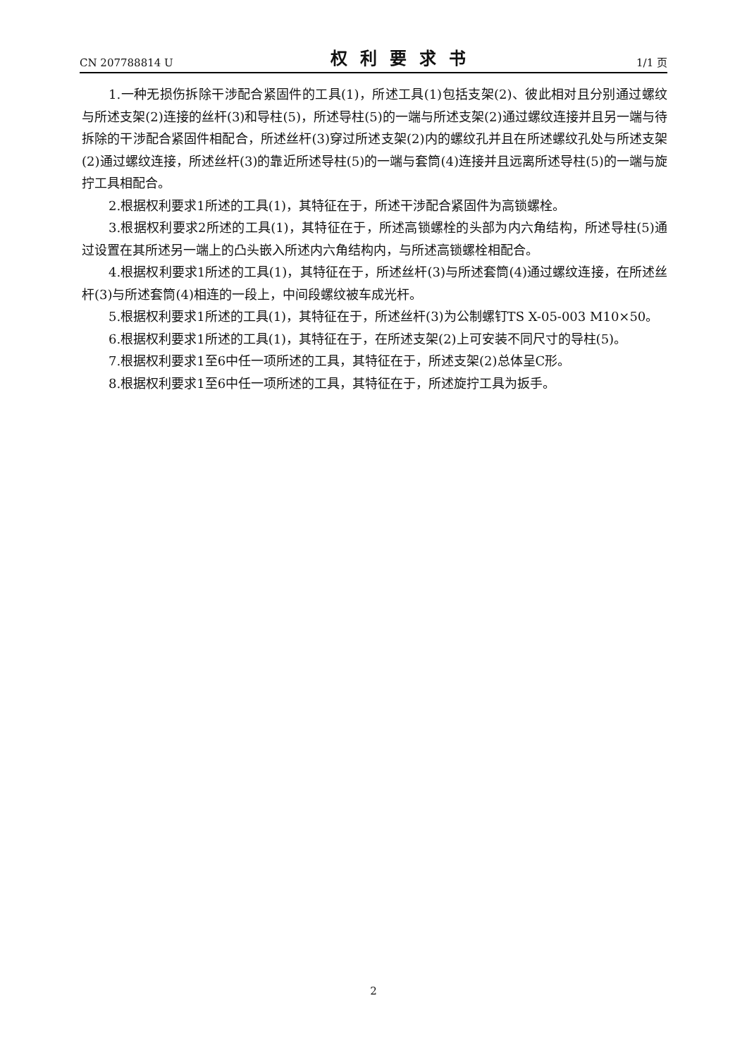CN 207788814 U 权利要求书 1/1 页
1.一种无损伤拆除干涉配合紧固件的工具(1)，所述工具(1)包括支架(2)、彼此相对且分别通过螺纹与所述支架(2)连接的丝杆(3)和导柱(5)，所述导柱(5)的一端与所述支架(2)通过螺纹连接并且另一端与待拆除的干涉配合紧固件相配合，所述丝杆(3)穿过所述支架(2)内的螺纹孔并且在所述螺纹孔处与所述支架(2)通过螺纹连接，所述丝杆(3)的靠近所述导柱(5)的一端与套筒(4)连接并且远离所述导柱(5)的一端与旋拧工具相配合。
2.根据权利要求1所述的工具(1)，其特征在于，所述干涉配合紧固件为高锁螺栓。
3.根据权利要求2所述的工具(1)，其特征在于，所述高锁螺栓的头部为内六角结构，所述导柱(5)通过设置在其所述另一端上的凸头嵌入所述内六角结构内，与所述高锁螺栓相配合。
4.根据权利要求1所述的工具(1)，其特征在于，所述丝杆(3)与所述套筒(4)通过螺纹连接，在所述丝杆(3)与所述套筒(4)相连的一段上，中间段螺纹被车成光杆。
5.根据权利要求1所述的工具(1)，其特征在于，所述丝杆(3)为公制螺钉TS X-05-003 M10×50。
6.根据权利要求1所述的工具(1)，其特征在于，在所述支架(2)上可安装不同尺寸的导柱(5)。
7.根据权利要求1至6中任一项所述的工具，其特征在于，所述支架(2)总体呈C形。
8.根据权利要求1至6中任一项所述的工具，其特征在于，所述旋拧工具为扳手。
2